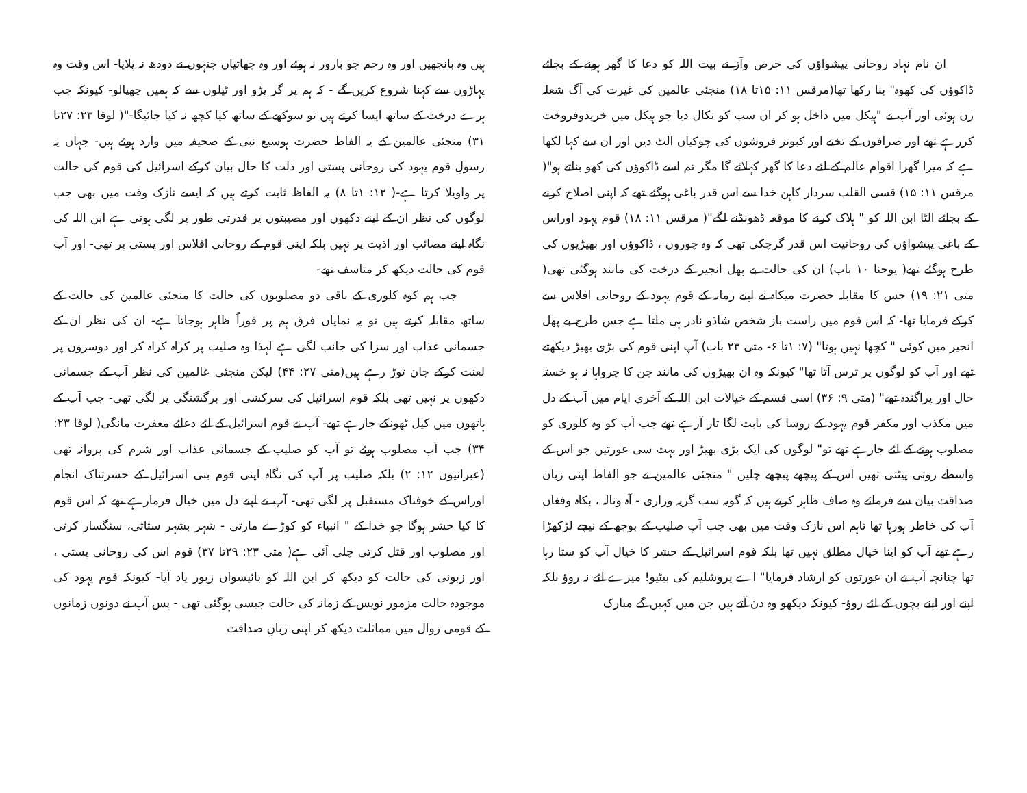ان نام نہاد روحانی پیشواؤں کی حرص وآز نے بیت اللہ کو دعا کا گھر ہونے کے بجائے ڈاکوؤں کی کھوہ" بنا رکھا تھا(مرقس ۱۱: ۱۵تا ۱۸) منجئی عالمین کی غیرت کی آگ شعلہ زن ہوئی اور آپ نے "ہیکل میں داخل ہو کر ان سب کو نکال دیا جو ہیکل میں خریدوفروخت کررہے تھے اور صرافوں کے تختے اور کبوتر فروشوں کی چوکیاں الٹ دیں اور ان سے کہا لکھا ہے کہ میرا گھرا اقوام عالم کے لئے دعا کا گھر کہلائے گا مگر تم اسے ڈاکوؤں کی کھو بناتے ہو"( مرقس ۱۱: ۱۵) قسی القلب سردار کاہن خدا سے اس قدر باغی ہوگئے تھے کہ اپنی اصلاح کرنے کے بجائے الٹا ابن اللہ کو " ہلاک کرنے کا موقعہ ڈھونڈنے لگے"( مرقس ۱۱: ۱۸) قوم یہود اوراس کے باغی پیشواؤں کی روحانیت اس قدر گرچکی تھی کہ وہ چوروں ، ڈاکوؤں اور بھیڑیوں کی طرح ہوگئے تھے( یوحنا ۱۰ باب) ان کی حالت بے پھل انجیر کے درخت کی مانند ہوگئی تھی( متی ۲۱: ۱۹) جس کا مقابلہ حضرت میکاہ نے اپنے زمانہ کے قوم یہود کے روحانی افلاس سے کرکے فرمایا تھا- کہ اس قوم میں راست باز شخص شاذو نادر ہی ملتا ہے جس طرح بے پھل انجیر میں کوئی " کچھا نہیں ہوتا" (۷: ۱تا ۶- متی ۲۳ باب) آپ اپنی قوم کی بڑی بھیڑ دیکھتے تھے اور آپ کو لوگوں پر ترس آتا تھا" کیونکہ وہ ان بھیڑوں کی مانند جن کا چرواہا نہ ہو خستہ حال اور پراگندہ تھے" (متی ۹: ۳۶) اسی قسم کے خیالات ابن اللہ کے آخری ایام میں آپ کے دل میں مکذب اور مکفر قوم یہود کے روسا کی بابت لگا تار آرہے تھے جب آپ کو وہ کلوری کو مصلوب ہونے کے لئے جارہے تھے تو" لوگوں کی ایک بڑی بھیڑ اور بہت سی عورتیں جو اس کے واسطے روتی پیٹتی تھیں اس کے پیچھے پیچھے چلیں " منجئی عالمین نے جو الفاظ اپنی زبان صداقت بیان سے فرمائے وہ صاف ظاہر کرتے ہیں کہ گویہ سب گریہ وزاری - آہ ونالہ ، بکاہ وفغاں آپ کی خاطر ہورہا تھا تاہم اس نازک وقت میں بھی جب آپ صلیب کے بوجھ کے نیچے لڑکھڑا رہے تھے آپ کو اپنا خیال مطلق نہیں تھا بلکہ قوم اسرائیل کے حشر کا خیال آپ کو ستا رہا تھا چنانچہ آپ نے ان عورتوں کو ارشاد فرمایا" اے یروشلیم کی بیٹیو! میرے لئے نہ روؤ بلکہ اپنے اور اپنے بچوں کے لئے روؤ- کیونکہ دیکھو وہ دن آتے ہیں جن میں کہیں گے مبارک
ہیں وہ بانجھیں اور وہ رحم جو بارور نہ ہوئے اور وہ چھاتیاں جنہوں نے دودھ نہ پلایا- اس وقت وہ پہاڑوں سے کہنا شروع کریں گے - کہ ہم پر گر پڑو اور ٹیلوں سے کہ ہمیں چھپالو- کیونکہ جب ہرے درخت کے ساتھ ایسا کرتے ہیں تو سوکھے کے ساتھ کیا کچھ نہ کیا جائیگا-"( لوقا ۲۳: ۲۷تا ۳۱) منجئی عالمین کے یہ الفاظ حضرت ہوسیع نبی کے صحیفہ میں وارد ہوئے ہیں- جہاں یہ رسولِ قوم یہود کی روحانی پستی اور ذلت کا حال بیان کرکے اسرائیل کی قوم کی حالت پر واویلا کرتا ہے-( ۱۲: ۱تا ۸) یہ الفاظ ثابت کرتے ہیں کہ ایسے نازک وقت میں بھی جب لوگوں کی نظر ان کے اپنے دکھوں اور مصیبتوں پر قدرتی طور پر لگی ہوتی ہے ابن اللہ کی نگاہ اپنے مصائب اور اذیت پر نہیں بلکہ اپنی قوم کے روحانی افلاس اور پستی پر تھی- اور آپ قوم کی حالت دیکھ کر متاسف تھے-
جب ہم کوہ کلوری کے باقی دو مصلوبوں کی حالت کا منجئی عالمین کی حالت کے ساتھ مقابلہ کرتے ہیں تو یہ نمایاں فرق ہم پر فوراً ظاہر ہوجاتا ہے- ان کی نظر ان کے جسمانی عذاب اور سزا کی جانب لگی ہے لہذا وہ صلیب پر کراہ کراہ کر اور دوسروں پر لعنت کرکے جان توڑ رہے ہیں(متی ۲۷: ۴۴) لیکن منجئی عالمین کی نظر آپ کے جسمانی دکھوں پر نہیں تھی بلکہ قوم اسرائیل کی سرکشی اور برگشتگی پر لگی تھی- جب آپ کے ہاتھوں میں کیل ٹھونکے جارہے تھے- آپ نے قوم اسرائیل کے لئے دعائے مغفرت مانگی( لوقا ۲۳: ۳۴) جب آپ مصلوب ہوئے تو آپ کو صلیب کے جسمانی عذاب اور شرم کی پروانہ تھی (عبرانیوں ۱۲: ۲) بلکہ صلیب پر آپ کی نگاہ اپنی قوم بنی اسرائیل کے حسرتناک انجام اوراس کے خوفناک مستقبل پر لگی تھی- آپ نے اپنے دل میں خیال فرمارہے تھے کہ اس قوم کا کیا حشر ہوگا جو خدا کے " انبیاء کو کوڑے مارتی - شہر بشہر ستاتی، سنگسار کرتی اور مصلوب اور قتل کرتی چلی آئی ہے( متی ۲۳: ۲۹تا ۳۷) قوم اس کی روحانی پستی ، اور زبونی کی حالت کو دیکھ کر ابن اللہ کو بائیسواں زبور یاد آیا- کیونکہ قوم یہود کی موجودہ حالت مزمور نویس کے زمانہ کی حالت جیسی ہوگئی تھی - پس آپ نے دونوں زمانوں کے قومی زوال میں مماثلت دیکھ کر اپنی زبانِ صداقت